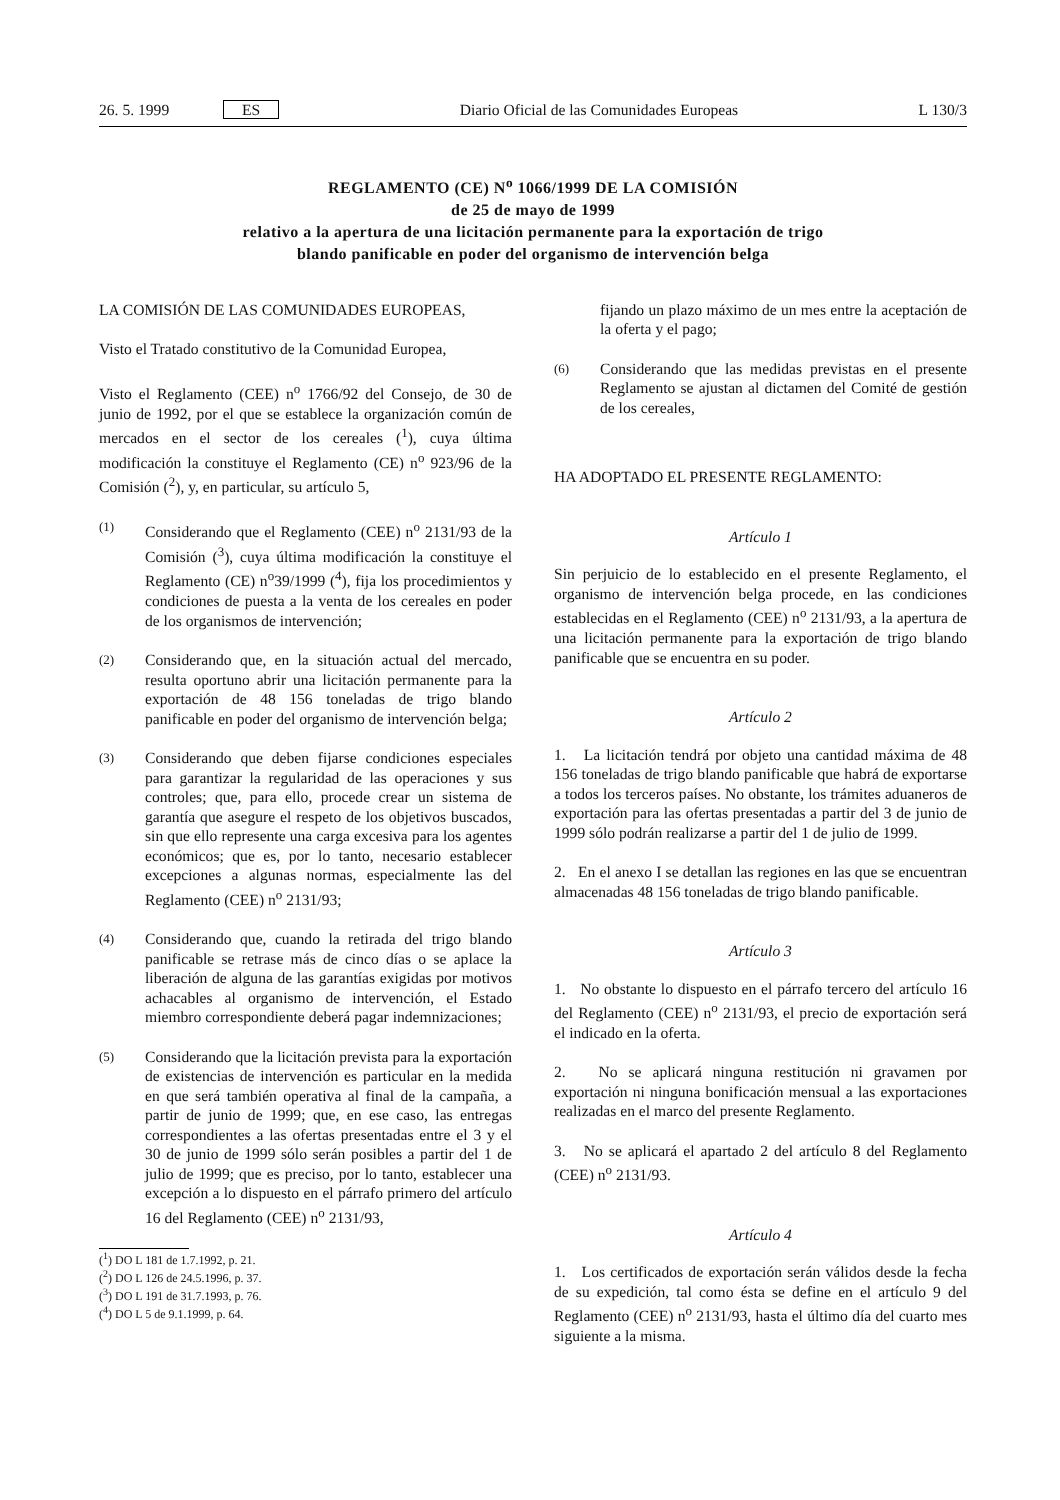26. 5. 1999 ES Diario Oficial de las Comunidades Europeas L 130/3
REGLAMENTO (CE) N<sup>o</sup> 1066/1999 DE LA COMISIÓN
de 25 de mayo de 1999
relativo a la apertura de una licitación permanente para la exportación de trigo
blando panificable en poder del organismo de intervención belga
LA COMISIÓN DE LAS COMUNIDADES EUROPEAS,
Visto el Tratado constitutivo de la Comunidad Europea,
Visto el Reglamento (CEE) n<sup>o</sup> 1766/92 del Consejo, de 30 de junio de 1992, por el que se establece la organización común de mercados en el sector de los cereales (<sup>1</sup>), cuya última modificación la constituye el Reglamento (CE) n<sup>o</sup> 923/96 de la Comisión (<sup>2</sup>), y, en particular, su artículo 5,
(1)
Considerando que el Reglamento (CEE) n<sup>o</sup> 2131/93 de la Comisión (<sup>3</sup>), cuya última modificación la constituye el Reglamento (CE) n<sup>o</sup>39/1999 (<sup>4</sup>), fija los procedimientos y condiciones de puesta a la venta de los cereales en poder de los organismos de intervención;
(2)
Considerando que, en la situación actual del mercado, resulta oportuno abrir una licitación permanente para la exportación de 48 156 toneladas de trigo blando panificable en poder del organismo de intervención belga;
(3)
Considerando que deben fijarse condiciones especiales para garantizar la regularidad de las operaciones y sus controles; que, para ello, procede crear un sistema de garantía que asegure el respeto de los objetivos buscados, sin que ello represente una carga excesiva para los agentes económicos; que es, por lo tanto, necesario establecer excepciones a algunas normas, especialmente las del Reglamento (CEE) n<sup>o</sup> 2131/93;
(4)
Considerando que, cuando la retirada del trigo blando panificable se retrase más de cinco días o se aplace la liberación de alguna de las garantías exigidas por motivos achacables al organismo de intervención, el Estado miembro correspondiente deberá pagar indemnizaciones;
(5)
Considerando que la licitación prevista para la exportación de existencias de intervención es particular en la medida en que será también operativa al final de la campaña, a partir de junio de 1999; que, en ese caso, las entregas correspondientes a las ofertas presentadas entre el 3 y el 30 de junio de 1999 sólo serán posibles a partir del 1 de julio de 1999; que es preciso, por lo tanto, establecer una excepción a lo dispuesto en el párrafo primero del artículo 16 del Reglamento (CEE) n<sup>o</sup> 2131/93,
(<sup>1</sup>) DO L 181 de 1.7.1992, p. 21.
(<sup>2</sup>) DO L 126 de 24.5.1996, p. 37.
(<sup>3</sup>) DO L 191 de 31.7.1993, p. 76.
(<sup>4</sup>) DO L 5 de 9.1.1999, p. 64.
fijando un plazo máximo de un mes entre la aceptación de la oferta y el pago;
(6)
Considerando que las medidas previstas en el presente Reglamento se ajustan al dictamen del Comité de gestión de los cereales,
HA ADOPTADO EL PRESENTE REGLAMENTO:
Artículo 1
Sin perjuicio de lo establecido en el presente Reglamento, el organismo de intervención belga procede, en las condiciones establecidas en el Reglamento (CEE) n<sup>o</sup> 2131/93, a la apertura de una licitación permanente para la exportación de trigo blando panificable que se encuentra en su poder.
Artículo 2
1. La licitación tendrá por objeto una cantidad máxima de 48 156 toneladas de trigo blando panificable que habrá de exportarse a todos los terceros países. No obstante, los trámites aduaneros de exportación para las ofertas presentadas a partir del 3 de junio de 1999 sólo podrán realizarse a partir del 1 de julio de 1999.
2. En el anexo I se detallan las regiones en las que se encuentran almacenadas 48 156 toneladas de trigo blando panificable.
Artículo 3
1. No obstante lo dispuesto en el párrafo tercero del artículo 16 del Reglamento (CEE) n<sup>o</sup> 2131/93, el precio de exportación será el indicado en la oferta.
2. No se aplicará ninguna restitución ni gravamen por exportación ni ninguna bonificación mensual a las exportaciones realizadas en el marco del presente Reglamento.
3. No se aplicará el apartado 2 del artículo 8 del Reglamento (CEE) n<sup>o</sup> 2131/93.
Artículo 4
1. Los certificados de exportación serán válidos desde la fecha de su expedición, tal como ésta se define en el artículo 9 del Reglamento (CEE) n<sup>o</sup> 2131/93, hasta el último día del cuarto mes siguiente a la misma.